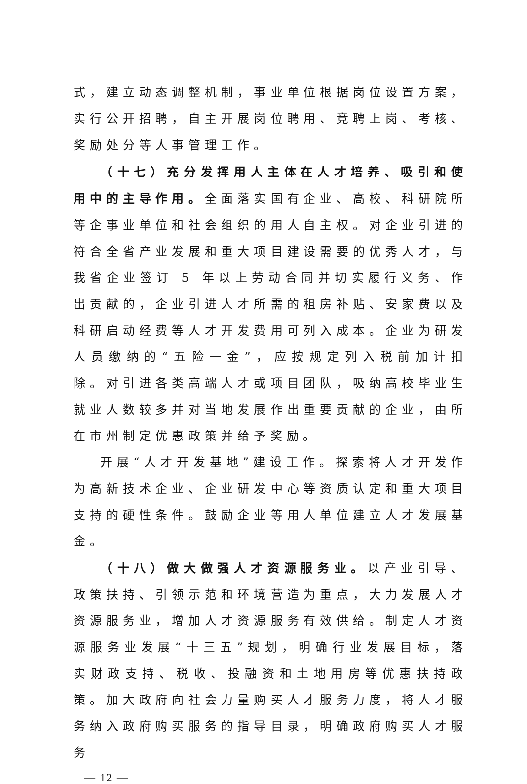式，建立动态调整机制，事业单位根据岗位设置方案，实行公开招聘，自主开展岗位聘用、竞聘上岗、考核、奖励处分等人事管理工作。
（十七）充分发挥用人主体在人才培养、吸引和使用中的主导作用。全面落实国有企业、高校、科研院所等企事业单位和社会组织的用人自主权。对企业引进的符合全省产业发展和重大项目建设需要的优秀人才，与我省企业签订 5 年以上劳动合同并切实履行义务、作出贡献的，企业引进人才所需的租房补贴、安家费以及科研启动经费等人才开发费用可列入成本。企业为研发人员缴纳的“五险一金”，应按规定列入税前加计扣除。对引进各类高端人才或项目团队，吸纳高校毕业生就业人数较多并对当地发展作出重要贡献的企业，由所在市州制定优惠政策并给予奖励。
开展“人才开发基地”建设工作。探索将人才开发作为高新技术企业、企业研发中心等资质认定和重大项目支持的硬性条件。鼓励企业等用人单位建立人才发展基金。
（十八）做大做强人才资源服务业。以产业引导、政策扶持、引领示范和环境营造为重点，大力发展人才资源服务业，增加人才资源服务有效供给。制定人才资源服务业发展“十三五”规划，明确行业发展目标，落实财政支持、税收、投融资和土地用房等优惠扶持政策。加大政府向社会力量购买人才服务力度，将人才服务纳入政府购买服务的指导目录，明确政府购买人才服务
— 12 —